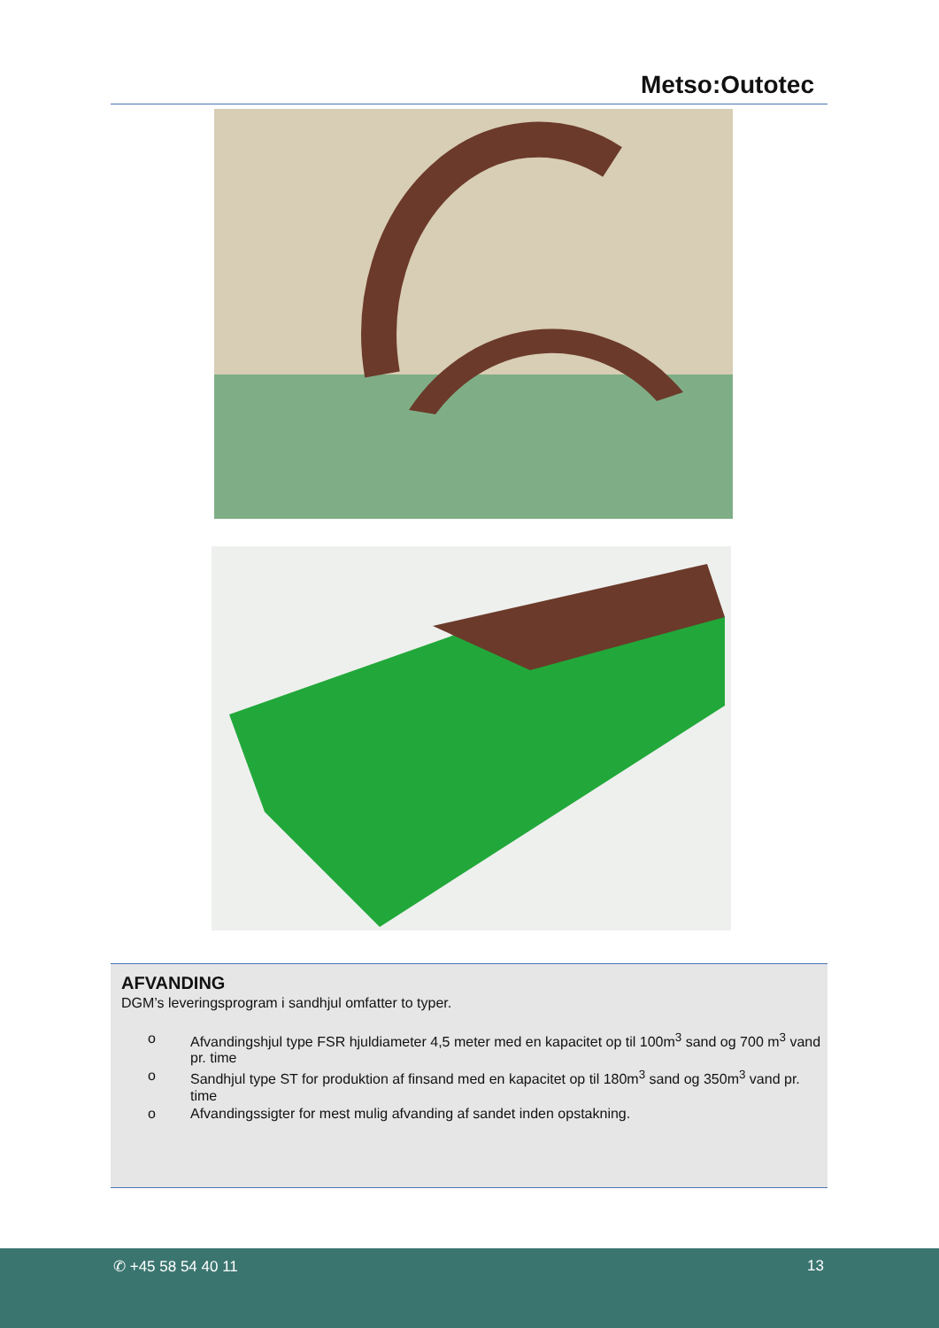Metso:Outotec
AFVANDING
DGM’s leveringsprogram i sandhjul omfatter to typer.
o Afvandingshjul type FSR hjuldiameter 4,5 meter med en kapacitet op til 100m<sup>3</sup> sand og 700 m<sup>3</sup> vand pr. time
o Sandhjul type ST for produktion af finsand med en kapacitet op til 180m<sup>3</sup> sand og 350m<sup>3</sup> vand pr. time
o Afvandingssigter for mest mulig afvanding af sandet inden opstakning.
✆ +45 58 54 40 11 13